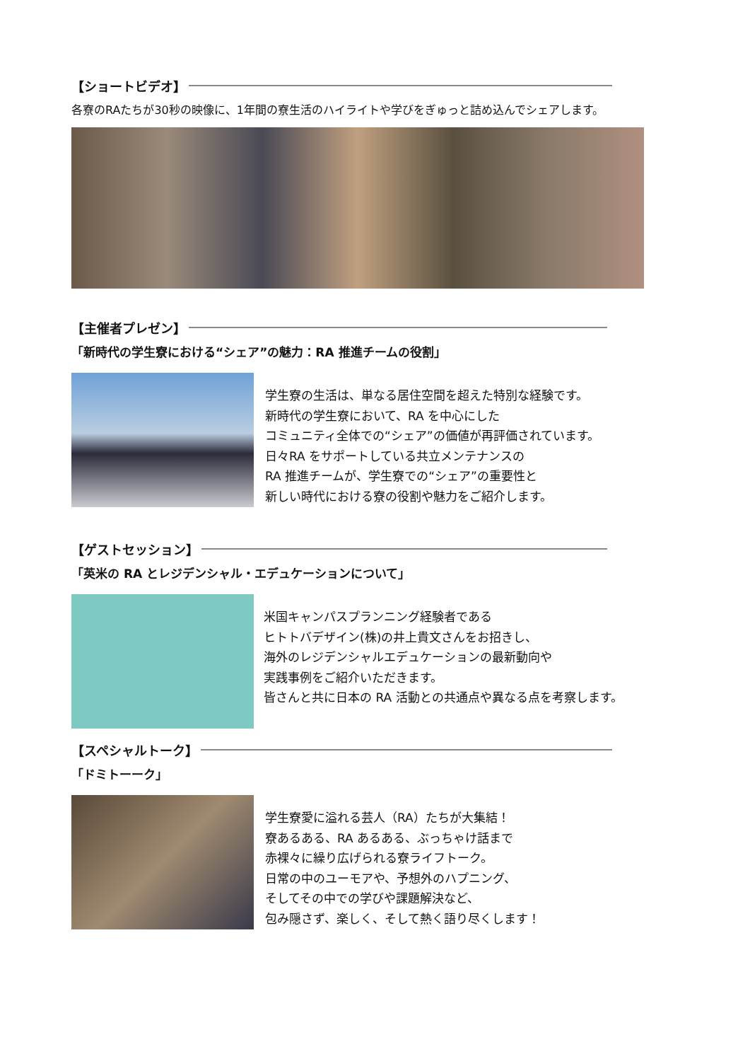【ショートビデオ】
各寮のRAたちが30秒の映像に、1年間の寮生活のハイライトや学びをぎゅっと詰め込んでシェアします。
【主催者プレゼン】
「新時代の学生寮における“シェア”の魅力：RA 推進チームの役割」
学生寮の生活は、単なる居住空間を超えた特別な経験です。
新時代の学生寮において、RA を中心にした
コミュニティ全体での“シェア”の価値が再評価されています。
日々RA をサポートしている共立メンテナンスの
RA 推進チームが、学生寮での“シェア”の重要性と
新しい時代における寮の役割や魅力をご紹介します。
【ゲストセッション】
「英米の RA とレジデンシャル・エデュケーションについて」
米国キャンパスプランニング経験者である
ヒトトバデザイン(株)の井上貴文さんをお招きし、
海外のレジデンシャルエデュケーションの最新動向や
実践事例をご紹介いただきます。
皆さんと共に日本の RA 活動との共通点や異なる点を考察します。
【スペシャルトーク】
「ドミトーーク」
学生寮愛に溢れる芸人（RA）たちが大集結！
寮あるある、RA あるある、ぶっちゃけ話まで
赤裸々に繰り広げられる寮ライフトーク。
日常の中のユーモアや、予想外のハプニング、
そしてその中での学びや課題解決など、
包み隠さず、楽しく、そして熱く語り尽くします！